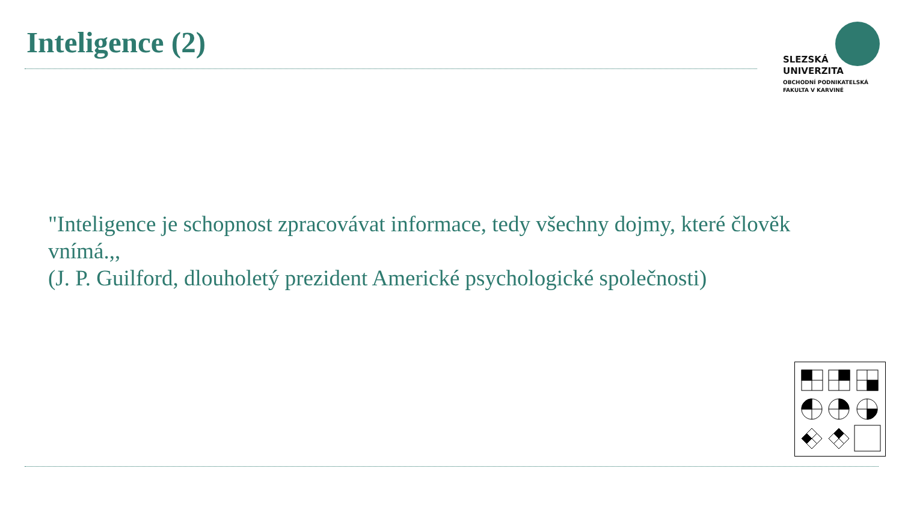Inteligence (2)
SLEZSKÁ
UNIVERZITA
OBCHODNÍ PODNIKATELSKÁ
FAKULTA V KARVINÉ
"Inteligence je schopnost zpracovávat informace, tedy všechny dojmy, které člověk vnímá.,,
(J. P. Guilford, dlouholetý prezident Americké psychologické společnosti)